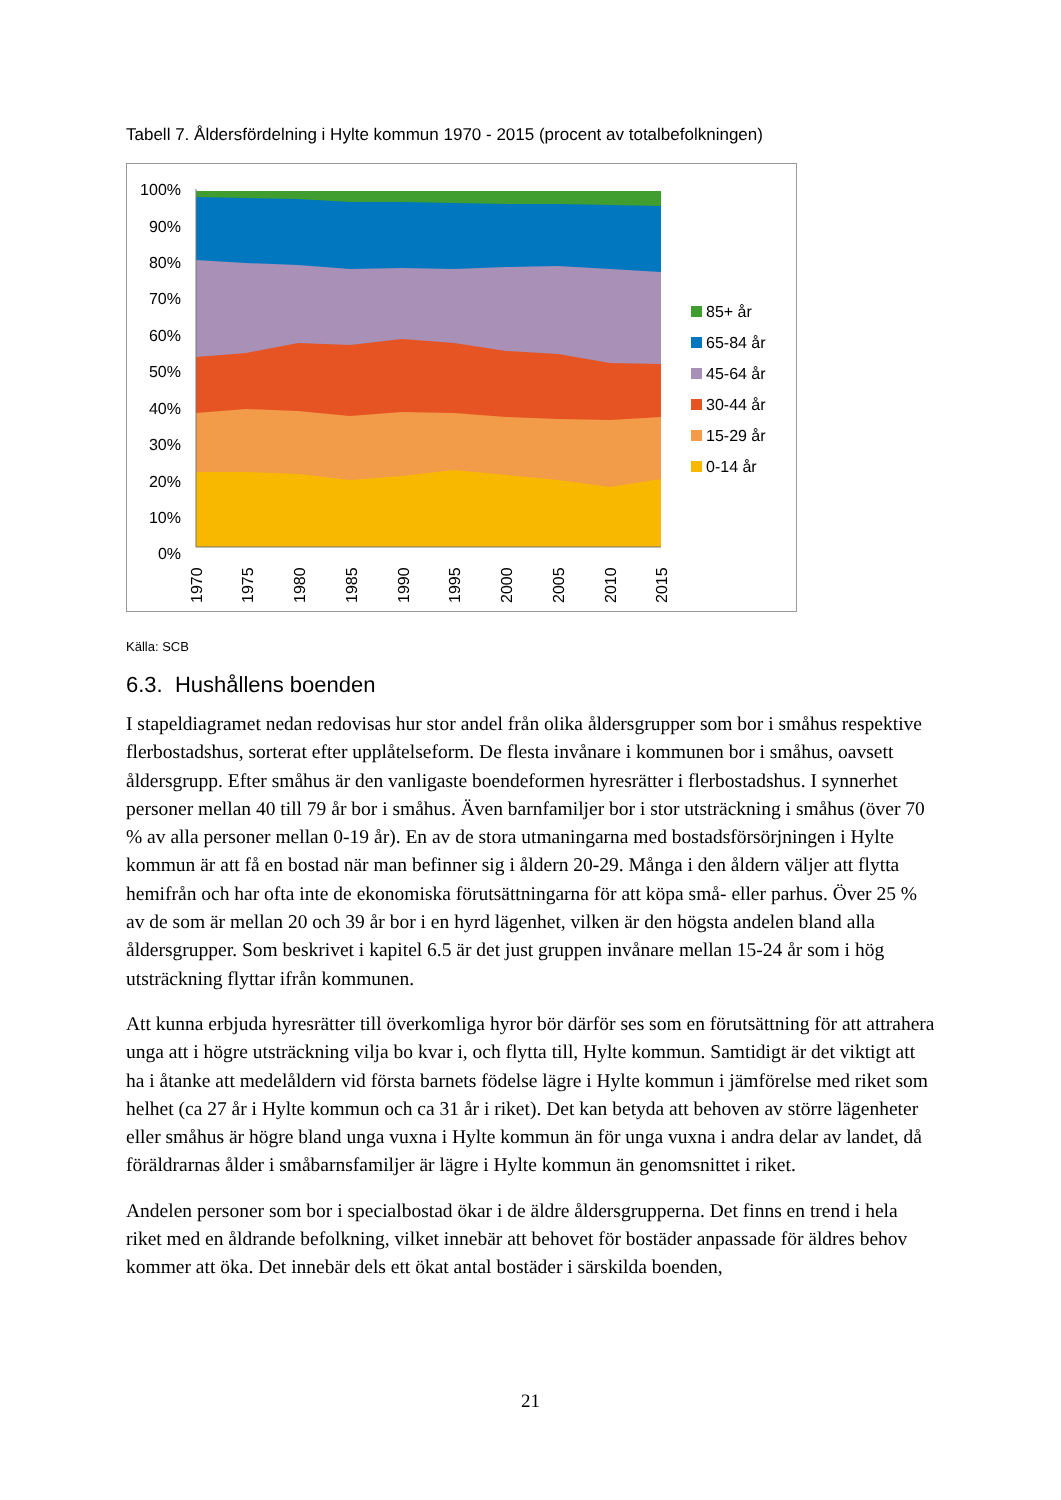Tabell 7. Åldersfördelning i Hylte kommun 1970 - 2015 (procent av totalbefolkningen)
100%
90%
80%
70%
60%
50%
40%
30%
20%
10%
0%
1970
1975
1980
1985
1990
1995
2000
2005
2010
2015
85+ år
65-84 år
45-64 år
30-44 år
15-29 år
0-14 år
Källa: SCB
6.3. Hushållens boenden
I stapeldiagramet nedan redovisas hur stor andel från olika åldersgrupper som bor i småhus respektive flerbostadshus, sorterat efter upplåtelseform. De flesta invånare i kommunen bor i småhus, oavsett åldersgrupp. Efter småhus är den vanligaste boendeformen hyresrätter i flerbostadshus. I synnerhet personer mellan 40 till 79 år bor i småhus. Även barnfamiljer bor i stor utsträckning i småhus (över 70 % av alla personer mellan 0-19 år). En av de stora utmaningarna med bostadsförsörjningen i Hylte kommun är att få en bostad när man befinner sig i åldern 20-29. Många i den åldern väljer att flytta hemifrån och har ofta inte de ekonomiska förutsättningarna för att köpa små- eller parhus. Över 25 % av de som är mellan 20 och 39 år bor i en hyrd lägenhet, vilken är den högsta andelen bland alla åldersgrupper. Som beskrivet i kapitel 6.5 är det just gruppen invånare mellan 15-24 år som i hög utsträckning flyttar ifrån kommunen.
Att kunna erbjuda hyresrätter till överkomliga hyror bör därför ses som en förutsättning för att attrahera unga att i högre utsträckning vilja bo kvar i, och flytta till, Hylte kommun. Samtidigt är det viktigt att ha i åtanke att medelåldern vid första barnets födelse lägre i Hylte kommun i jämförelse med riket som helhet (ca 27 år i Hylte kommun och ca 31 år i riket). Det kan betyda att behoven av större lägenheter eller småhus är högre bland unga vuxna i Hylte kommun än för unga vuxna i andra delar av landet, då föräldrarnas ålder i småbarnsfamiljer är lägre i Hylte kommun än genomsnittet i riket.
Andelen personer som bor i specialbostad ökar i de äldre åldersgrupperna. Det finns en trend i hela riket med en åldrande befolkning, vilket innebär att behovet för bostäder anpassade för äldres behov kommer att öka. Det innebär dels ett ökat antal bostäder i särskilda boenden,
21